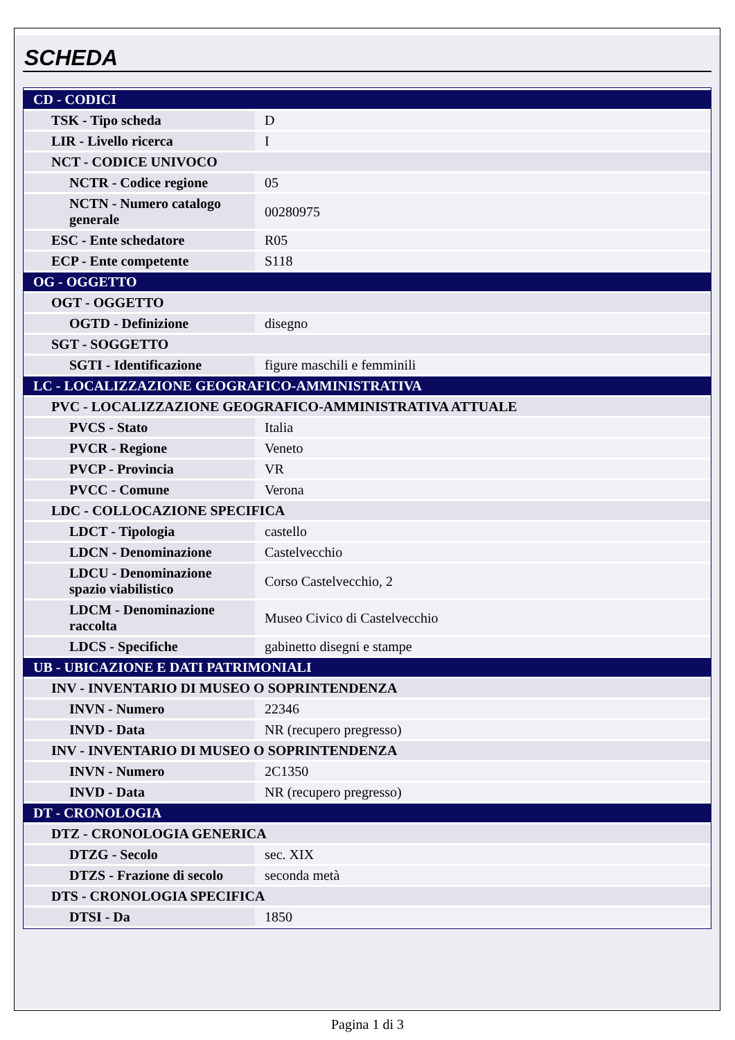SCHEDA
| CD - CODICI | |
| TSK - Tipo scheda | D |
| LIR - Livello ricerca | I |
| NCT - CODICE UNIVOCO | |
| NCTR - Codice regione | 05 |
| NCTN - Numero catalogo generale | 00280975 |
| ESC - Ente schedatore | R05 |
| ECP - Ente competente | S118 |
| OG - OGGETTO | |
| OGT - OGGETTO | |
| OGTD - Definizione | disegno |
| SGT - SOGGETTO | |
| SGTI - Identificazione | figure maschili e femminili |
| LC - LOCALIZZAZIONE GEOGRAFICO-AMMINISTRATIVA | |
| PVC - LOCALIZZAZIONE GEOGRAFICO-AMMINISTRATIVA ATTUALE | |
| PVCS - Stato | Italia |
| PVCR - Regione | Veneto |
| PVCP - Provincia | VR |
| PVCC - Comune | Verona |
| LDC - COLLOCAZIONE SPECIFICA | |
| LDCT - Tipologia | castello |
| LDCN - Denominazione | Castelvecchio |
| LDCU - Denominazione spazio viabilistico | Corso Castelvecchio, 2 |
| LDCM - Denominazione raccolta | Museo Civico di Castelvecchio |
| LDCS - Specifiche | gabinetto disegni e stampe |
| UB - UBICAZIONE E DATI PATRIMONIALI | |
| INV - INVENTARIO DI MUSEO O SOPRINTENDENZA | |
| INVN - Numero | 22346 |
| INVD - Data | NR (recupero pregresso) |
| INV - INVENTARIO DI MUSEO O SOPRINTENDENZA | |
| INVN - Numero | 2C1350 |
| INVD - Data | NR (recupero pregresso) |
| DT - CRONOLOGIA | |
| DTZ - CRONOLOGIA GENERICA | |
| DTZG - Secolo | sec. XIX |
| DTZS - Frazione di secolo | seconda metà |
| DTS - CRONOLOGIA SPECIFICA | |
| DTSI - Da | 1850 |
Pagina 1 di 3